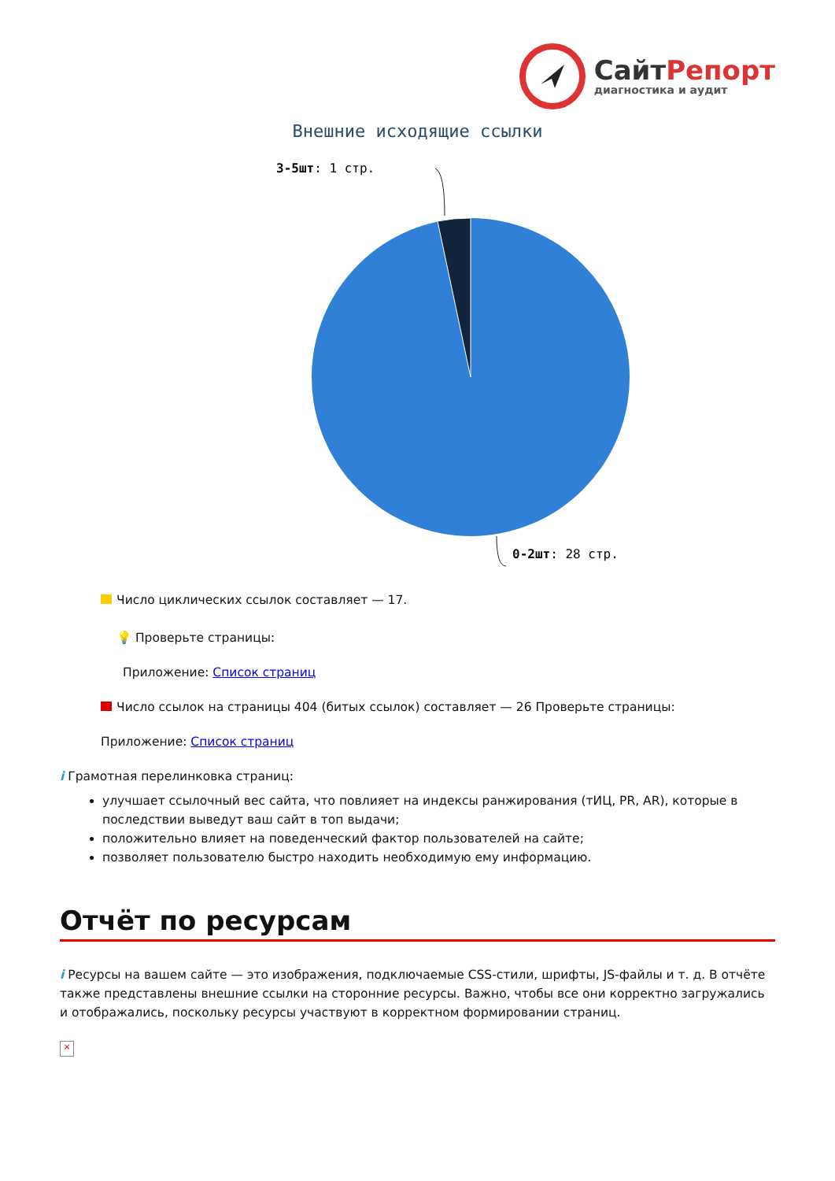СайтРепорт
диагностика и аудит
Внешние исходящие ссылки
3-5шт: 1 стр.
0-2шт: 28 стр.
Число циклических ссылок составляет — 17.
💡 Проверьте страницы:
Приложение: Список страниц
Число ссылок на страницы 404 (битых ссылок) составляет — 26 Проверьте страницы:
Приложение: Список страниц
i Грамотная перелинковка страниц:
улучшает ссылочный вес сайта, что повлияет на индексы ранжирования (тИЦ, PR, AR), которые в последствии выведут ваш сайт в топ выдачи;
положительно влияет на поведенческий фактор пользователей на сайте;
позволяет пользователю быстро находить необходимую ему информацию.
Отчёт по ресурсам
i Ресурсы на вашем сайте — это изображения, подключаемые CSS-стили, шрифты, JS-файлы и т. д. В отчёте также представлены внешние ссылки на сторонние ресурсы. Важно, чтобы все они корректно загружались и отображались, поскольку ресурсы участвуют в корректном формировании страниц.
×